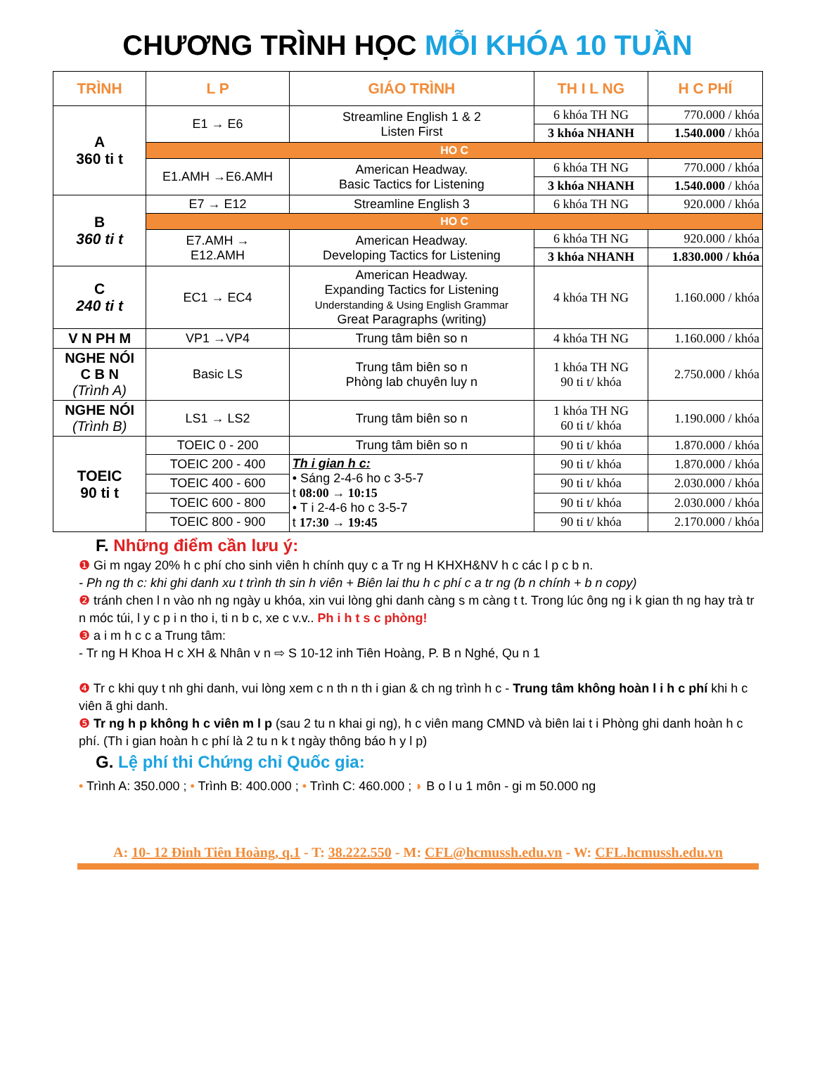CHƯƠNG TRÌNH HỌC MỖI KHÓA 10 TUẦN
| TRÌNH | L P | GIÁO TRÌNH | TH I L NG | H C PHÍ |
| --- | --- | --- | --- | --- |
| A 360 ti t | E1 → E6 | Streamline English 1 & 2 Listen First | 6 khóa TH NG | 770.000 / khóa |
| | | | 3 khóa NHANH | 1.540.000 / khóa |
| | HO C | | | |
| | E1.AMH →E6.AMH | American Headway. Basic Tactics for Listening | 6 khóa TH NG | 770.000 / khóa |
| | | | 3 khóa NHANH | 1.540.000 / khóa |
| B 360 ti t | E7 → E12 | Streamline English 3 | 6 khóa TH NG | 920.000 / khóa |
| | HO C | | | |
| | E7.AMH → E12.AMH | American Headway. Developing Tactics for Listening | 6 khóa TH NG | 920.000 / khóa |
| | | | 3 khóa NHANH | 1.830.000 / khóa |
| C 240 ti t | EC1 → EC4 | American Headway. Expanding Tactics for Listening Understanding & Using English Grammar Great Paragraphs (writing) | 4 khóa TH NG | 1.160.000 / khóa |
| V N PH M | VP1 →VP4 | Trung tâm biên so n | 4 khóa TH NG | 1.160.000 / khóa |
| NGHE NÓI C B N (Trình A) | Basic LS | Trung tâm biên so n Phòng lab chuyên luy n | 1 khóa TH NG 90 ti t/ khóa | 2.750.000 / khóa |
| NGHE NÓI (Trình B) | LS1 → LS2 | Trung tâm biên so n | 1 khóa TH NG 60 ti t/ khóa | 1.190.000 / khóa |
| TOEIC 90 ti t | TOEIC 0 - 200 | Trung tâm biên so n | 90 ti t/ khóa | 1.870.000 / khóa |
| | TOEIC 200 - 400 | Th i gian h c: • Sáng 2-4-6 ho c 3-5-7 t 08:00 → 10:15 • T i 2-4-6 ho c 3-5-7 t 17:30 → 19:45 | 90 ti t/ khóa | 1.870.000 / khóa |
| | TOEIC 400 - 600 | | 90 ti t/ khóa | 2.030.000 / khóa |
| | TOEIC 600 - 800 | | 90 ti t/ khóa | 2.030.000 / khóa |
| | TOEIC 800 - 900 | | 90 ti t/ khóa | 2.170.000 / khóa |
F. Những điểm cần lưu ý:
❶ Gi m ngay 20% h c phí cho sinh viên h chính quy c a Tr ng H KHXH&NV h c các l p c b n.
- Ph ng th c: khi ghi danh xu t trình th sin h viên + Biên lai thu h c phí c a tr ng (b n chính + b n copy)
❷ tránh chen l n vào nh ng ngày u khóa, xin vui lòng ghi danh càng s m càng t t. Trong lúc ông ng i k gian th ng hay trà tr n móc túi, l y c p i n tho i, ti n b c, xe c v.v.. Ph i h t s c phòng!
❸ a i m h c c a Trung tâm:
- Tr ng H Khoa H c XH & Nhân v n ⇨ S 10-12 inh Tiên Hoàng, P. B n Nghé, Qu n 1
❹ Tr c khi quy t nh ghi danh, vui lòng xem c n th n th i gian & ch ng trình h c - Trung tâm không hoàn l i h c phí khi h c viên ã ghi danh.
❺ Tr ng h p không h c viên m l p (sau 2 tu n khai gi ng), h c viên mang CMND và biên lai t i Phòng ghi danh hoàn h c phí. (Th i gian hoàn h c phí là 2 tu n k t ngày thông báo h y l p)
G. Lệ phí thi Chứng chỉ Quốc gia:
• Trình A: 350.000 ; • Trình B: 400.000 ; • Trình C: 460.000 ; ◗ B o l u 1 môn - gi m 50.000 ng
A: 10- 12 Đinh Tiên Hoàng, q.1 - T: 38.222.550 - M: CFL@hcmussh.edu.vn - W: CFL.hcmussh.edu.vn